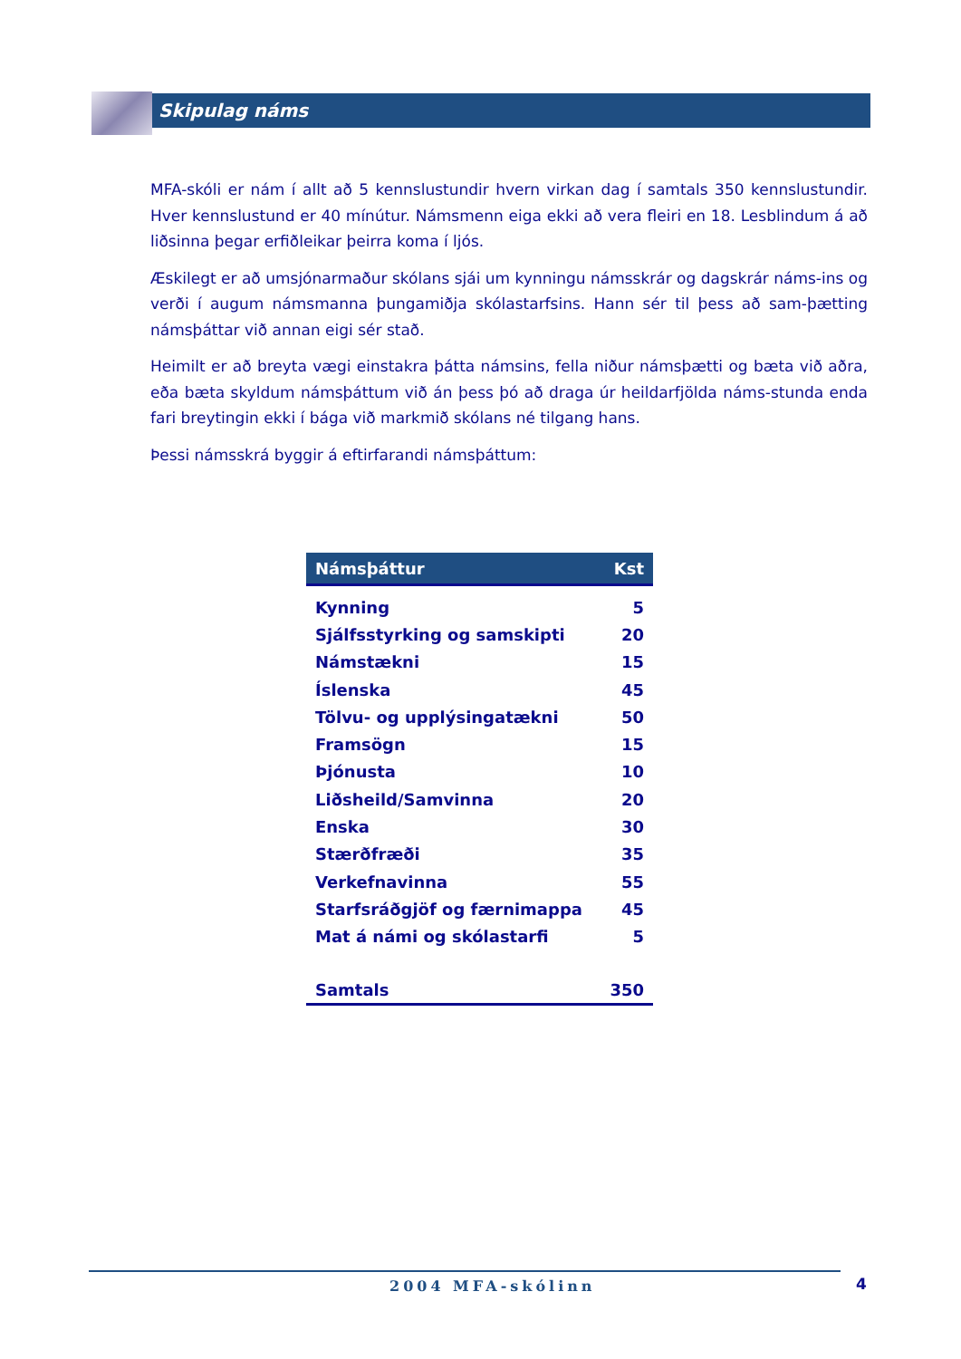Skipulag náms
MFA-skóli er nám í allt að 5 kennslustundir hvern virkan dag í samtals 350 kennslustundir. Hver kennslustund er 40 mínútur. Námsmenn eiga ekki að vera fleiri en 18. Lesblindum á að liðsinna þegar erfiðleikar þeirra koma í ljós.
Æskilegt er að umsjónarmaður skólans sjái um kynningu námsskrár og dagskrár náms-ins og verði í augum námsmanna þungamiðja skólastarfsins. Hann sér til þess að sam-þætting námsþáttar við annan eigi sér stað.
Heimilt er að breyta vægi einstakra þátta námsins, fella niður námsþætti og bæta við aðra, eða bæta skyldum námsþáttum við án þess þó að draga úr heildarfjölda náms-stunda enda fari breytingin ekki í bága við markmið skólans né tilgang hans.
Þessi námsskrá byggir á eftirfarandi námsþáttum:
| Námsþáttur | Kst |
| --- | --- |
| Kynning | 5 |
| Sjálfsstyrking og samskipti | 20 |
| Námstækni | 15 |
| Íslenska | 45 |
| Tölvu- og upplýsingatækni | 50 |
| Framsögn | 15 |
| Þjónusta | 10 |
| Liðsheild/Samvinna | 20 |
| Enska | 30 |
| Stærðfræði | 35 |
| Verkefnavinna | 55 |
| Starfsráðgjöf og færnimappa | 45 |
| Mat á námi og skólastarfi | 5 |
| Samtals | 350 |
2004 MFA-skólinn 4